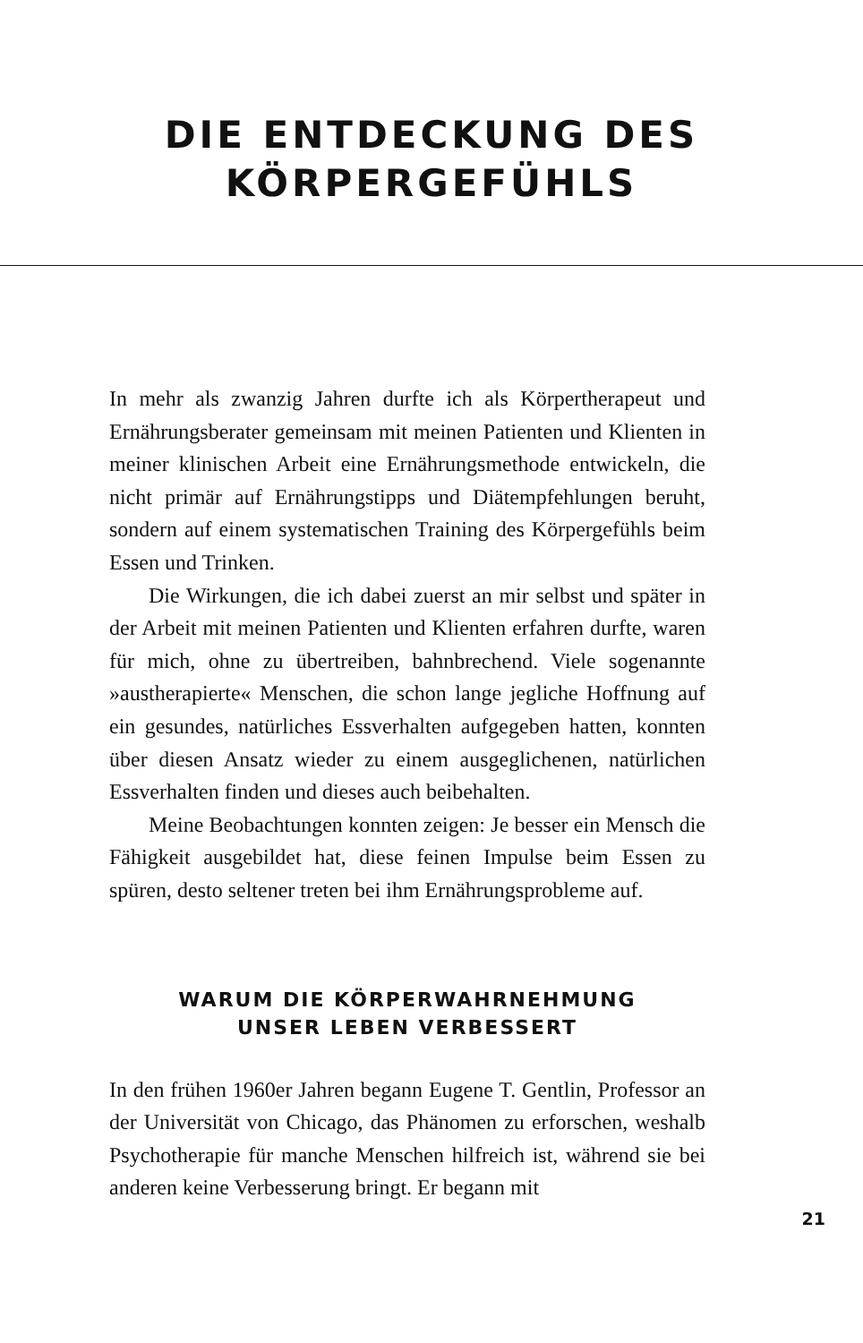DIE ENTDECKUNG DES
KÖRPERGEFÜHLS
In mehr als zwanzig Jahren durfte ich als Körpertherapeut und Ernährungsberater gemeinsam mit meinen Patienten und Klienten in meiner klinischen Arbeit eine Ernährungsmethode entwickeln, die nicht primär auf Ernährungstipps und Diätempfehlungen beruht, sondern auf einem systematischen Training des Körpergefühls beim Essen und Trinken.
Die Wirkungen, die ich dabei zuerst an mir selbst und später in der Arbeit mit meinen Patienten und Klienten erfahren durfte, waren für mich, ohne zu übertreiben, bahnbrechend. Viele sogenannte »austherapierte« Menschen, die schon lange jegliche Hoffnung auf ein gesundes, natürliches Essverhalten aufgegeben hatten, konnten über diesen Ansatz wieder zu einem ausgeglichenen, natürlichen Essverhalten finden und dieses auch beibehalten.
Meine Beobachtungen konnten zeigen: Je besser ein Mensch die Fähigkeit ausgebildet hat, diese feinen Impulse beim Essen zu spüren, desto seltener treten bei ihm Ernährungsprobleme auf.
WARUM DIE KÖRPERWAHRNEHMUNG
UNSER LEBEN VERBESSERT
In den frühen 1960er Jahren begann Eugene T. Gentlin, Professor an der Universität von Chicago, das Phänomen zu erforschen, weshalb Psychotherapie für manche Menschen hilfreich ist, während sie bei anderen keine Verbesserung bringt. Er begann mit
21